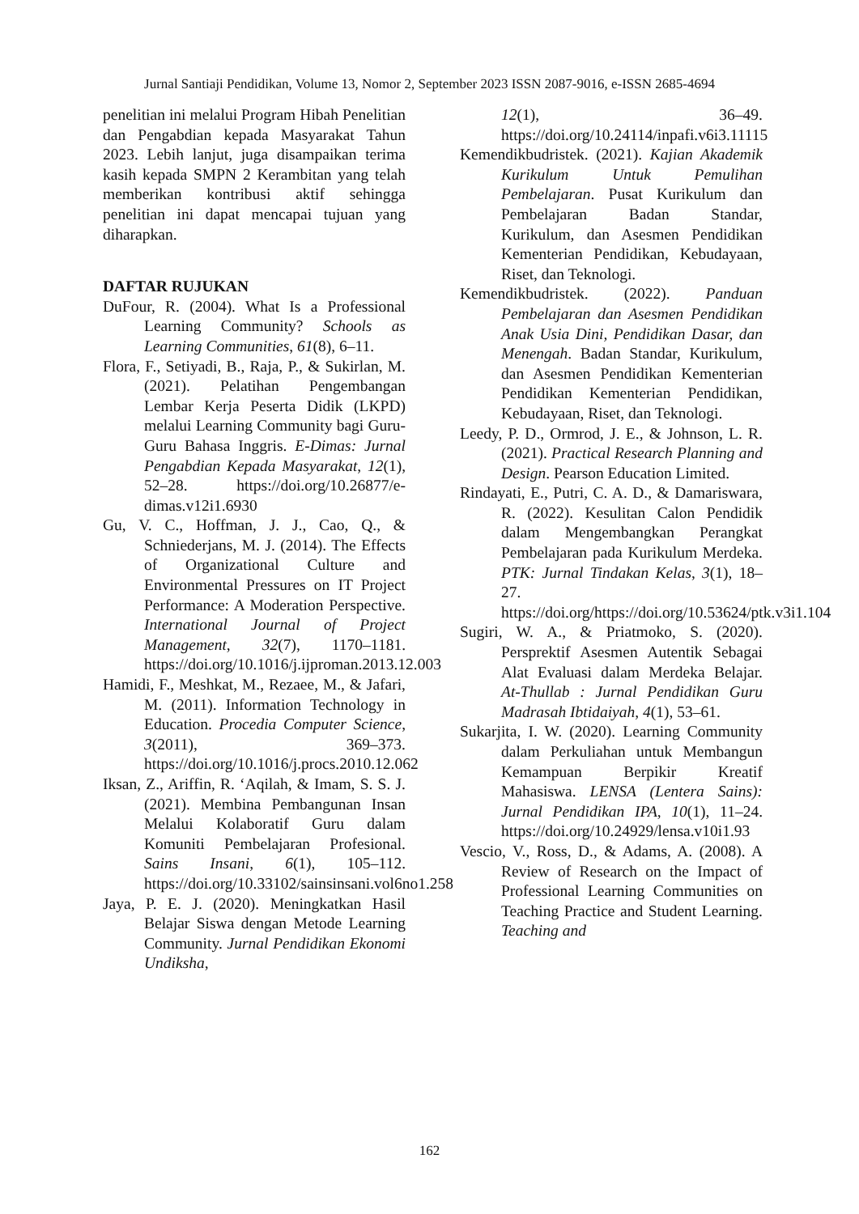Jurnal Santiaji Pendidikan, Volume 13, Nomor 2, September 2023 ISSN 2087-9016, e-ISSN 2685-4694
penelitian ini melalui Program Hibah Penelitian dan Pengabdian kepada Masyarakat Tahun 2023. Lebih lanjut, juga disampaikan terima kasih kepada SMPN 2 Kerambitan yang telah memberikan kontribusi aktif sehingga penelitian ini dapat mencapai tujuan yang diharapkan.
DAFTAR RUJUKAN
DuFour, R. (2004). What Is a Professional Learning Community? Schools as Learning Communities, 61(8), 6–11.
Flora, F., Setiyadi, B., Raja, P., & Sukirlan, M. (2021). Pelatihan Pengembangan Lembar Kerja Peserta Didik (LKPD) melalui Learning Community bagi Guru-Guru Bahasa Inggris. E-Dimas: Jurnal Pengabdian Kepada Masyarakat, 12(1), 52–28. https://doi.org/10.26877/e-dimas.v12i1.6930
Gu, V. C., Hoffman, J. J., Cao, Q., & Schniederjans, M. J. (2014). The Effects of Organizational Culture and Environmental Pressures on IT Project Performance: A Moderation Perspective. International Journal of Project Management, 32(7), 1170–1181. https://doi.org/10.1016/j.ijproman.2013.12.003
Hamidi, F., Meshkat, M., Rezaee, M., & Jafari, M. (2011). Information Technology in Education. Procedia Computer Science, 3(2011), 369–373. https://doi.org/10.1016/j.procs.2010.12.062
Iksan, Z., Ariffin, R. ‘Aqilah, & Imam, S. S. J. (2021). Membina Pembangunan Insan Melalui Kolaboratif Guru dalam Komuniti Pembelajaran Profesional. Sains Insani, 6(1), 105–112. https://doi.org/10.33102/sainsinsani.vol6no1.258
Jaya, P. E. J. (2020). Meningkatkan Hasil Belajar Siswa dengan Metode Learning Community. Jurnal Pendidikan Ekonomi Undiksha,
12(1), 36–49. https://doi.org/10.24114/inpafi.v6i3.11115
Kemendikbudristek. (2021). Kajian Akademik Kurikulum Untuk Pemulihan Pembelajaran. Pusat Kurikulum dan Pembelajaran Badan Standar, Kurikulum, dan Asesmen Pendidikan Kementerian Pendidikan, Kebudayaan, Riset, dan Teknologi.
Kemendikbudristek. (2022). Panduan Pembelajaran dan Asesmen Pendidikan Anak Usia Dini, Pendidikan Dasar, dan Menengah. Badan Standar, Kurikulum, dan Asesmen Pendidikan Kementerian Pendidikan Kementerian Pendidikan, Kebudayaan, Riset, dan Teknologi.
Leedy, P. D., Ormrod, J. E., & Johnson, L. R. (2021). Practical Research Planning and Design. Pearson Education Limited.
Rindayati, E., Putri, C. A. D., & Damariswara, R. (2022). Kesulitan Calon Pendidik dalam Mengembangkan Perangkat Pembelajaran pada Kurikulum Merdeka. PTK: Jurnal Tindakan Kelas, 3(1), 18–27. https://doi.org/https://doi.org/10.53624/ptk.v3i1.104
Sugiri, W. A., & Priatmoko, S. (2020). Persprektif Asesmen Autentik Sebagai Alat Evaluasi dalam Merdeka Belajar. At-Thullab : Jurnal Pendidikan Guru Madrasah Ibtidaiyah, 4(1), 53–61.
Sukarjita, I. W. (2020). Learning Community dalam Perkuliahan untuk Membangun Kemampuan Berpikir Kreatif Mahasiswa. LENSA (Lentera Sains): Jurnal Pendidikan IPA, 10(1), 11–24. https://doi.org/10.24929/lensa.v10i1.93
Vescio, V., Ross, D., & Adams, A. (2008). A Review of Research on the Impact of Professional Learning Communities on Teaching Practice and Student Learning. Teaching and
162